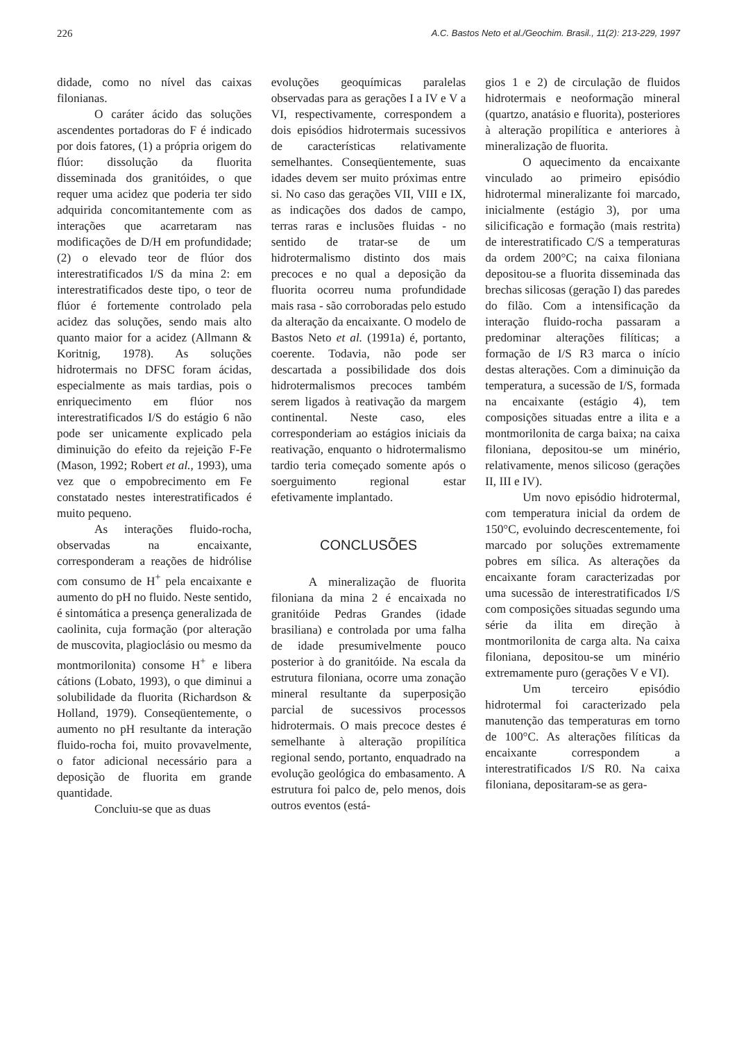226 A.C. Bastos Neto et al./Geochim. Brasil., 11(2): 213-229, 1997
didade, como no nível das caixas filonianas.
O caráter ácido das soluções ascendentes portadoras do F é indicado por dois fatores, (1) a própria origem do flúor: dissolução da fluorita disseminada dos granitóides, o que requer uma acidez que poderia ter sido adquirida concomitantemente com as interações que acarretaram nas modificações de D/H em profundidade; (2) o elevado teor de flúor dos interestratificados I/S da mina 2: em interestratificados deste tipo, o teor de flúor é fortemente controlado pela acidez das soluções, sendo mais alto quanto maior for a acidez (Allmann & Koritnig, 1978). As soluções hidrotermais no DFSC foram ácidas, especialmente as mais tardias, pois o enriquecimento em flúor nos interestratificados I/S do estágio 6 não pode ser unicamente explicado pela diminuição do efeito da rejeição F-Fe (Mason, 1992; Robert et al., 1993), uma vez que o empobrecimento em Fe constatado nestes interestratificados é muito pequeno.
As interações fluido-rocha, observadas na encaixante, corresponderam a reações de hidrólise com consumo de H<sup>+</sup> pela encaixante e aumento do pH no fluido. Neste sentido, é sintomática a presença generalizada de caolinita, cuja formação (por alteração de muscovita, plagioclásio ou mesmo da montmorilonita) consome H<sup>+</sup> e libera cátions (Lobato, 1993), o que diminui a solubilidade da fluorita (Richardson & Holland, 1979). Conseqüentemente, o aumento no pH resultante da interação fluido-rocha foi, muito provavelmente, o fator adicional necessário para a deposição de fluorita em grande quantidade.
Concluiu-se que as duas
evoluções geoquímicas paralelas observadas para as gerações I a IV e V a VI, respectivamente, correspondem a dois episódios hidrotermais sucessivos de características relativamente semelhantes. Conseqüentemente, suas idades devem ser muito próximas entre si. No caso das gerações VII, VIII e IX, as indicações dos dados de campo, terras raras e inclusões fluidas - no sentido de tratar-se de um hidrotermalismo distinto dos mais precoces e no qual a deposição da fluorita ocorreu numa profundidade mais rasa - são corroboradas pelo estudo da alteração da encaixante. O modelo de Bastos Neto et al. (1991a) é, portanto, coerente. Todavia, não pode ser descartada a possibilidade dos dois hidrotermalismos precoces também serem ligados à reativação da margem continental. Neste caso, eles corresponderiam ao estágios iniciais da reativação, enquanto o hidrotermalismo tardio teria começado somente após o soerguimento regional estar efetivamente implantado.
CONCLUSÕES
A mineralização de fluorita filoniana da mina 2 é encaixada no granitóide Pedras Grandes (idade brasiliana) e controlada por uma falha de idade presumivelmente pouco posterior à do granitóide. Na escala da estrutura filoniana, ocorre uma zonação mineral resultante da superposição parcial de sucessivos processos hidrotermais. O mais precoce destes é semelhante à alteração propilítica regional sendo, portanto, enquadrado na evolução geológica do embasamento. A estrutura foi palco de, pelo menos, dois outros eventos (está-
gios 1 e 2) de circulação de fluidos hidrotermais e neoformação mineral (quartzo, anatásio e fluorita), posteriores à alteração propilítica e anteriores à mineralização de fluorita.
O aquecimento da encaixante vinculado ao primeiro episódio hidrotermal mineralizante foi marcado, inicialmente (estágio 3), por uma silicificação e formação (mais restrita) de interestratificado C/S a temperaturas da ordem 200°C; na caixa filoniana depositou-se a fluorita disseminada das brechas silicosas (geração I) das paredes do filão. Com a intensificação da interação fluido-rocha passaram a predominar alterações filíticas; a formação de I/S R3 marca o início destas alterações. Com a diminuição da temperatura, a sucessão de I/S, formada na encaixante (estágio 4), tem composições situadas entre a ilita e a montmorilonita de carga baixa; na caixa filoniana, depositou-se um minério, relativamente, menos silicoso (gerações II, III e IV).
Um novo episódio hidrotermal, com temperatura inicial da ordem de 150°C, evoluindo decrescentemente, foi marcado por soluções extremamente pobres em sílica. As alterações da encaixante foram caracterizadas por uma sucessão de interestratificados I/S com composições situadas segundo uma série da ilita em direção à montmorilonita de carga alta. Na caixa filoniana, depositou-se um minério extremamente puro (gerações V e VI).
Um terceiro episódio hidrotermal foi caracterizado pela manutenção das temperaturas em torno de 100°C. As alterações filíticas da encaixante correspondem a interestratificados I/S R0. Na caixa filoniana, depositaram-se as gera-